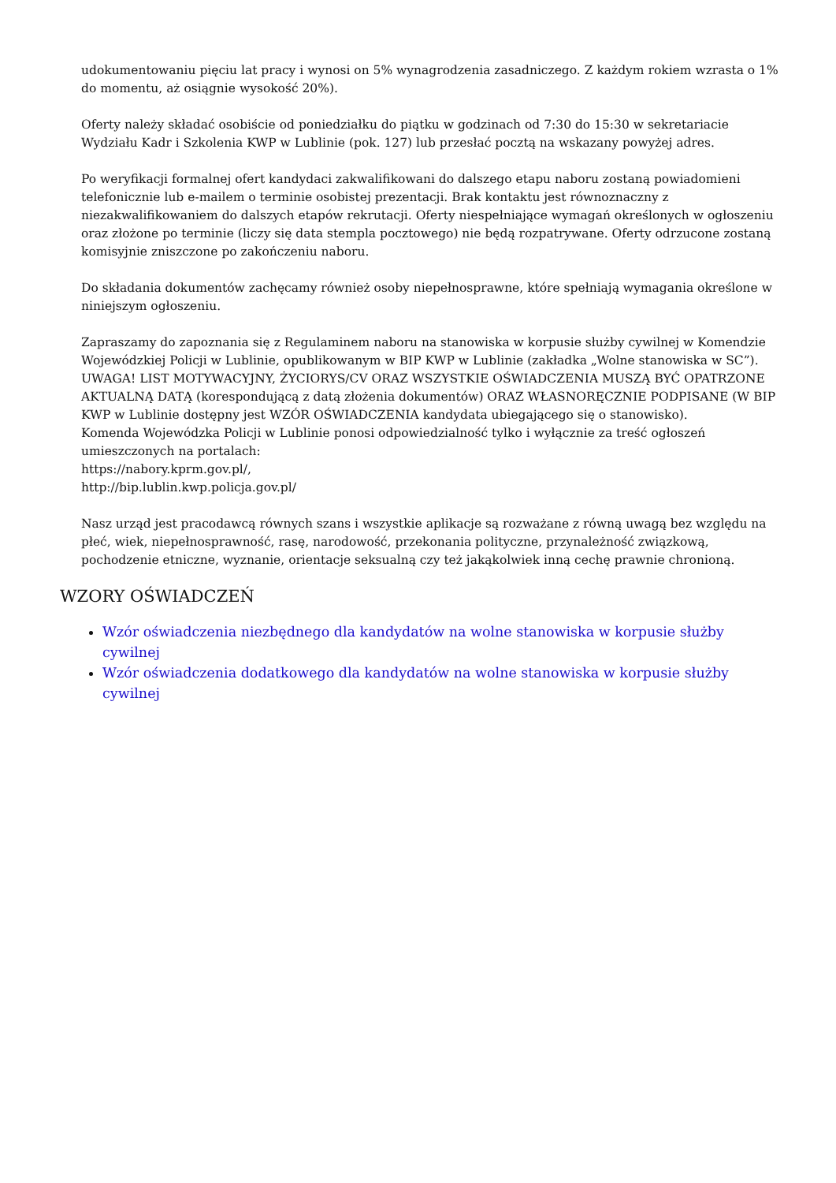udokumentowaniu pięciu lat pracy i wynosi on 5% wynagrodzenia zasadniczego. Z każdym rokiem wzrasta o 1% do momentu, aż osiągnie wysokość 20%).
Oferty należy składać osobiście od poniedziałku do piątku w godzinach od 7:30 do 15:30 w sekretariacie Wydziału Kadr i Szkolenia KWP w Lublinie (pok. 127) lub przesłać pocztą na wskazany powyżej adres.
Po weryfikacji formalnej ofert kandydaci zakwalifikowani do dalszego etapu naboru zostaną powiadomieni telefonicznie lub e-mailem o terminie osobistej prezentacji. Brak kontaktu jest równoznaczny z niezakwalifikowaniem do dalszych etapów rekrutacji. Oferty niespełniające wymagań określonych w ogłoszeniu oraz złożone po terminie (liczy się data stempla pocztowego) nie będą rozpatrywane. Oferty odrzucone zostaną komisyjnie zniszczone po zakończeniu naboru.
Do składania dokumentów zachęcamy również osoby niepełnosprawne, które spełniają wymagania określone w niniejszym ogłoszeniu.
Zapraszamy do zapoznania się z Regulaminem naboru na stanowiska w korpusie służby cywilnej w Komendzie Wojewódzkiej Policji w Lublinie, opublikowanym w BIP KWP w Lublinie (zakładka „Wolne stanowiska w SC”). UWAGA! LIST MOTYWACYJNY, ŻYCIORYS/CV ORAZ WSZYSTKIE OŚWIADCZENIA MUSZĄ BYĆ OPATRZONE AKTUALNĄ DATĄ (korespondującą z datą złożenia dokumentów) ORAZ WŁASNORĘCZNIE PODPISANE (W BIP KWP w Lublinie dostępny jest WZÓR OŚWIADCZENIA kandydata ubiegającego się o stanowisko).
Komenda Wojewódzka Policji w Lublinie ponosi odpowiedzialność tylko i wyłącznie za treść ogłoszeń umieszczonych na portalach:
https://nabory.kprm.gov.pl/,
http://bip.lublin.kwp.policja.gov.pl/
Nasz urząd jest pracodawcą równych szans i wszystkie aplikacje są rozważane z równą uwagą bez względu na płeć, wiek, niepełnosprawność, rasę, narodowość, przekonania polityczne, przynależność związkową, pochodzenie etniczne, wyznanie, orientacje seksualną czy też jakąkolwiek inną cechę prawnie chronioną.
WZORY OŚWIADCZEŃ
Wzór oświadczenia niezbędnego dla kandydatów na wolne stanowiska w korpusie służby cywilnej
Wzór oświadczenia dodatkowego dla kandydatów na wolne stanowiska w korpusie służby cywilnej